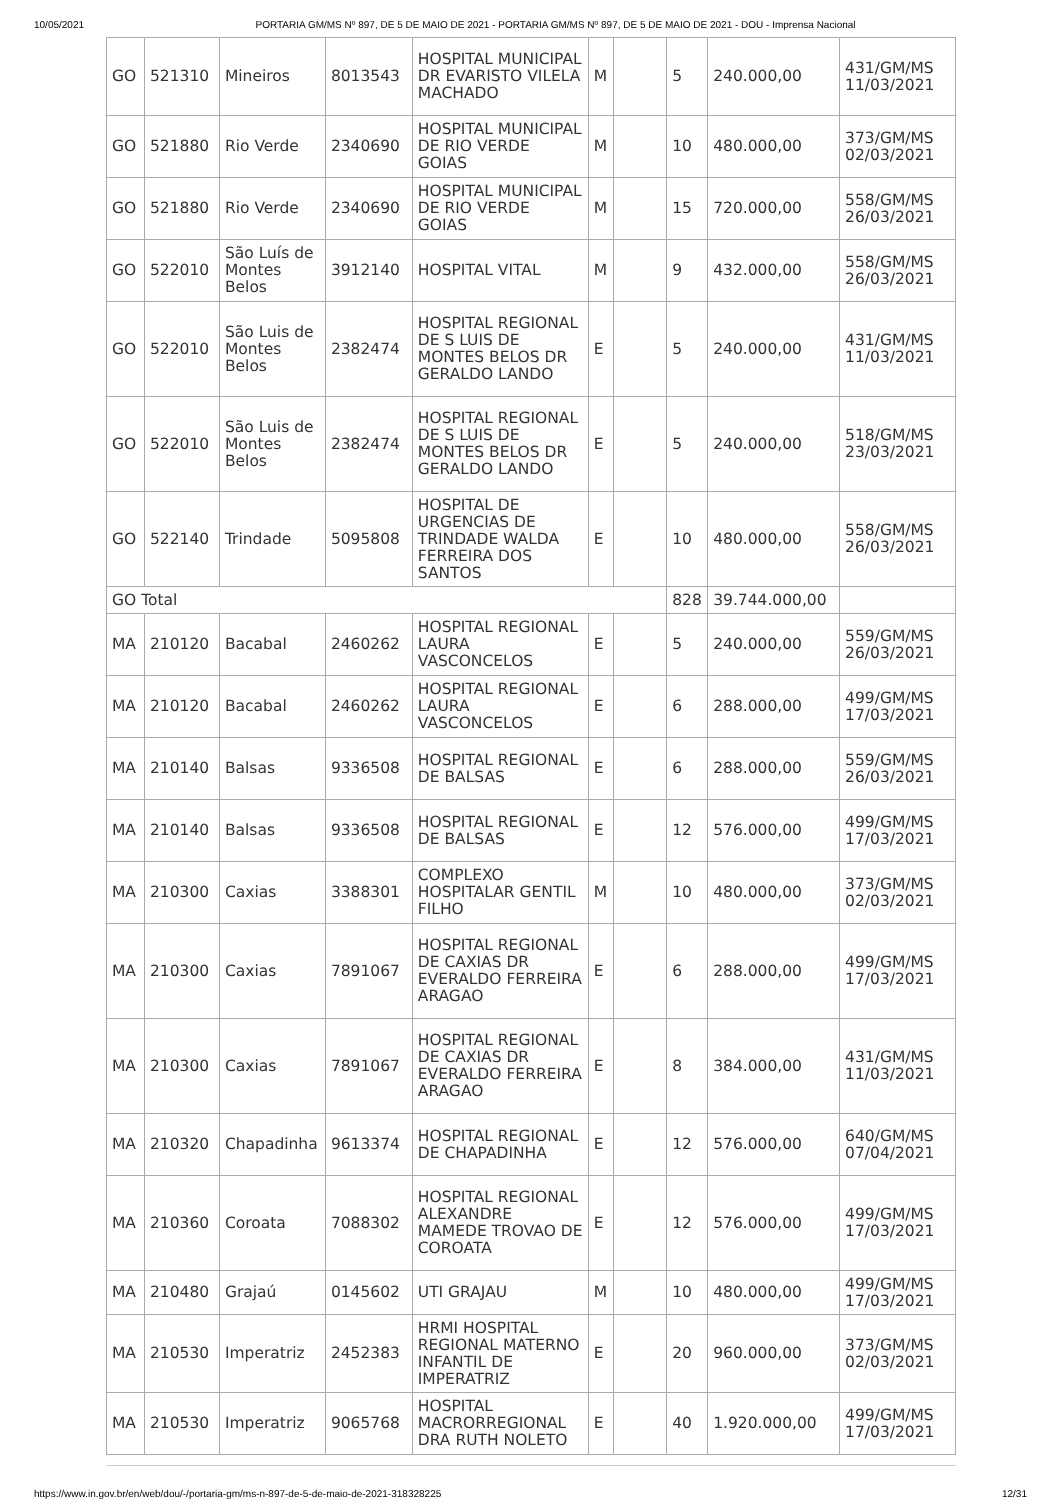10/05/2021 PORTARIA GM/MS Nº 897, DE 5 DE MAIO DE 2021 - PORTARIA GM/MS Nº 897, DE 5 DE MAIO DE 2021 - DOU - Imprensa Nacional
| GO | 521310 | Mineiros | 8013543 | HOSPITAL MUNICIPAL DR EVARISTO VILELA MACHADO | M | | 5 | 240.000,00 | 431/GM/MS 11/03/2021 |
| GO | 521880 | Rio Verde | 2340690 | HOSPITAL MUNICIPAL DE RIO VERDE GOIAS | M | | 10 | 480.000,00 | 373/GM/MS 02/03/2021 |
| GO | 521880 | Rio Verde | 2340690 | HOSPITAL MUNICIPAL DE RIO VERDE GOIAS | M | | 15 | 720.000,00 | 558/GM/MS 26/03/2021 |
| GO | 522010 | São Luís de Montes Belos | 3912140 | HOSPITAL VITAL | M | | 9 | 432.000,00 | 558/GM/MS 26/03/2021 |
| GO | 522010 | São Luis de Montes Belos | 2382474 | HOSPITAL REGIONAL DE S LUIS DE MONTES BELOS DR GERALDO LANDO | E | | 5 | 240.000,00 | 431/GM/MS 11/03/2021 |
| GO | 522010 | São Luis de Montes Belos | 2382474 | HOSPITAL REGIONAL DE S LUIS DE MONTES BELOS DR GERALDO LANDO | E | | 5 | 240.000,00 | 518/GM/MS 23/03/2021 |
| GO | 522140 | Trindade | 5095808 | HOSPITAL DE URGENCIAS DE TRINDADE WALDA FERREIRA DOS SANTOS | E | | 10 | 480.000,00 | 558/GM/MS 26/03/2021 |
| GO Total | | | | | | | 828 | 39.744.000,00 | |
| MA | 210120 | Bacabal | 2460262 | HOSPITAL REGIONAL LAURA VASCONCELOS | E | | 5 | 240.000,00 | 559/GM/MS 26/03/2021 |
| MA | 210120 | Bacabal | 2460262 | HOSPITAL REGIONAL LAURA VASCONCELOS | E | | 6 | 288.000,00 | 499/GM/MS 17/03/2021 |
| MA | 210140 | Balsas | 9336508 | HOSPITAL REGIONAL DE BALSAS | E | | 6 | 288.000,00 | 559/GM/MS 26/03/2021 |
| MA | 210140 | Balsas | 9336508 | HOSPITAL REGIONAL DE BALSAS | E | | 12 | 576.000,00 | 499/GM/MS 17/03/2021 |
| MA | 210300 | Caxias | 3388301 | COMPLEXO HOSPITALAR GENTIL FILHO | M | | 10 | 480.000,00 | 373/GM/MS 02/03/2021 |
| MA | 210300 | Caxias | 7891067 | HOSPITAL REGIONAL DE CAXIAS DR EVERALDO FERREIRA ARAGAO | E | | 6 | 288.000,00 | 499/GM/MS 17/03/2021 |
| MA | 210300 | Caxias | 7891067 | HOSPITAL REGIONAL DE CAXIAS DR EVERALDO FERREIRA ARAGAO | E | | 8 | 384.000,00 | 431/GM/MS 11/03/2021 |
| MA | 210320 | Chapadinha | 9613374 | HOSPITAL REGIONAL DE CHAPADINHA | E | | 12 | 576.000,00 | 640/GM/MS 07/04/2021 |
| MA | 210360 | Coroata | 7088302 | HOSPITAL REGIONAL ALEXANDRE MAMEDE TROVAO DE COROATA | E | | 12 | 576.000,00 | 499/GM/MS 17/03/2021 |
| MA | 210480 | Grajaú | 0145602 | UTI GRAJAU | M | | 10 | 480.000,00 | 499/GM/MS 17/03/2021 |
| MA | 210530 | Imperatriz | 2452383 | HRMI HOSPITAL REGIONAL MATERNO INFANTIL DE IMPERATRIZ | E | | 20 | 960.000,00 | 373/GM/MS 02/03/2021 |
| MA | 210530 | Imperatriz | 9065768 | HOSPITAL MACRORREGIONAL DRA RUTH NOLETO | E | | 40 | 1.920.000,00 | 499/GM/MS 17/03/2021 |
https://www.in.gov.br/en/web/dou/-/portaria-gm/ms-n-897-de-5-de-maio-de-2021-318328225 12/31